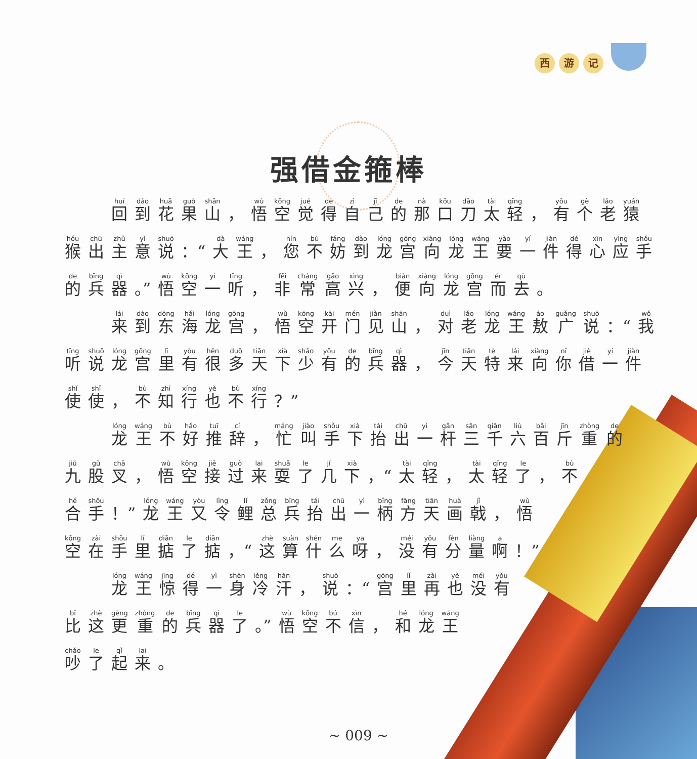西游 记
强借金箍棒
回到花果山 ， 悟空觉得自己的那口刀太轻 ， 有个老猿
猴出主意说 ：“大王 ， 您不妨到龙宫向龙王要一件得心应手
的兵器 。” 悟空一听 ， 非常高兴 ， 便向龙宫而去 。
来到东海龙宫 ， 悟空开门见山 ， 对老龙王敖广说 ：“我
听说龙宫里有很多天下少有的兵器 ， 今天特来向你借一件
使使 ， 不知行也不行 ？”
龙王不好推辞 ， 忙叫手下抬出一杆三千六百斤重的
九股叉 ， 悟空接过来耍了几下 ，“太轻 ， 太轻了 ， 不
合手 ！” 龙王又令鲤总兵抬出一柄方天画戟 ， 悟
空在手里掂了掂 ，“这算什么呀 ， 没有分量啊 ！”
龙王惊得一身冷汗 ， 说 ：“宫里再也没有
比这更重的兵器了 。” 悟空不信 ， 和龙王
吵了起来 。
~ 009 ~